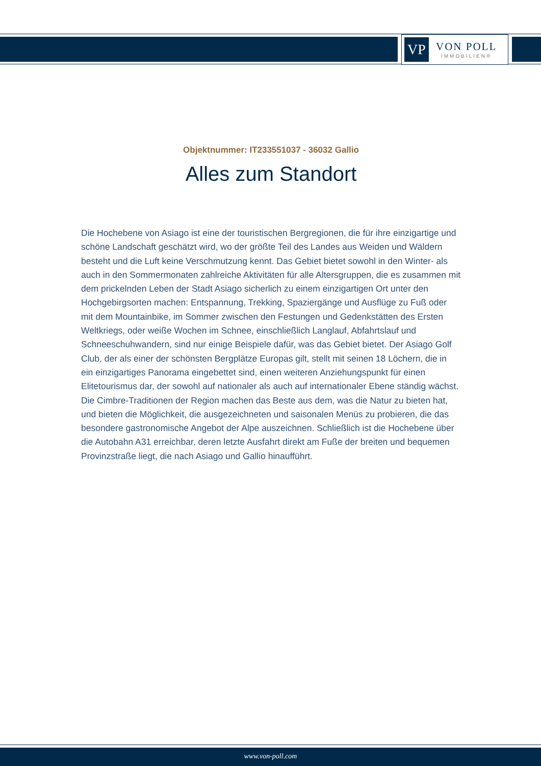VP
VON POLL
IMMOBILIEN®
Objektnummer: IT233551037 - 36032 Gallio
Alles zum Standort
Die Hochebene von Asiago ist eine der touristischen Bergregionen, die für ihre einzigartige und schöne Landschaft geschätzt wird, wo der größte Teil des Landes aus Weiden und Wäldern besteht und die Luft keine Verschmutzung kennt. Das Gebiet bietet sowohl in den Winter- als auch in den Sommermonaten zahlreiche Aktivitäten für alle Altersgruppen, die es zusammen mit dem prickelnden Leben der Stadt Asiago sicherlich zu einem einzigartigen Ort unter den Hochgebirgsorten machen: Entspannung, Trekking, Spaziergänge und Ausflüge zu Fuß oder mit dem Mountainbike, im Sommer zwischen den Festungen und Gedenkstätten des Ersten Weltkriegs, oder weiße Wochen im Schnee, einschließlich Langlauf, Abfahrtslauf und Schneeschuhwandern, sind nur einige Beispiele dafür, was das Gebiet bietet. Der Asiago Golf Club, der als einer der schönsten Bergplätze Europas gilt, stellt mit seinen 18 Löchern, die in ein einzigartiges Panorama eingebettet sind, einen weiteren Anziehungspunkt für einen Elitetourismus dar, der sowohl auf nationaler als auch auf internationaler Ebene ständig wächst. Die Cimbre-Traditionen der Region machen das Beste aus dem, was die Natur zu bieten hat, und bieten die Möglichkeit, die ausgezeichneten und saisonalen Menüs zu probieren, die das besondere gastronomische Angebot der Alpe auszeichnen. Schließlich ist die Hochebene über die Autobahn A31 erreichbar, deren letzte Ausfahrt direkt am Fuße der breiten und bequemen Provinzstraße liegt, die nach Asiago und Gallio hinaufführt.
www.von-poll.com